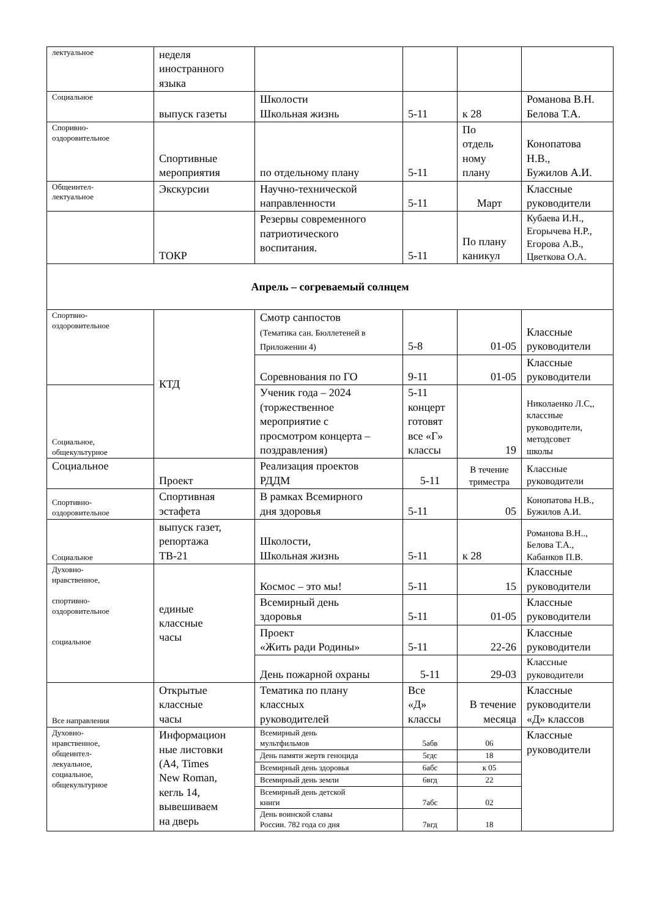| лектуальное | неделя иностранного языка | | | | |
| Социальное | выпуск газеты | Школости Школьная жизнь | 5-11 | к 28 | Романова В.Н. Белова Т.А. |
| Споривно- оздоровительное | Спортивные мероприятия | по отдельному плану | 5-11 | По отдель ному плану | Конопатова Н.В., Бужилов А.И. |
| Общеинтел- лектуальное | Экскурсии | Научно-технической направленности | 5-11 | Март | Классные руководители |
| | ТОКР | Резервы современного патриотического воспитания. | 5-11 | По плану каникул | Кубаева И.Н., Егорычева Н.Р., Егорова А.В., Цветкова О.А. |
| Апрель – согреваемый солнцем | | | | | |
| Спортвно- оздоровительное | КТД | Смотр санпостов (Тематика сан. Бюллетеней в Приложении 4) | 5-8 | 01-05 | Классные руководители |
| | | Соревнования по ГО | 9-11 | 01-05 | Классные руководители |
| Социальное, общекультурное | | Ученик года – 2024 (торжественное мероприятие с просмотром концерта – поздравления) | 5-11 концерт готовят все «Г» классы | 19 | Николаенко Л.С,, классные руководители, методсовет школы |
| Социальное | Проект | Реализация проектов РДДМ | 5-11 | В течение триместра | Классные руководители |
| Спортивно- оздоровительное | Спортивная эстафета | В рамках Всемирного дня здоровья | 5-11 | 05 | Конопатова Н.В., Бужилов А.И. |
| Социальное | выпуск газет, репортажа ТВ-21 | Школости, Школьная жизнь | 5-11 | к 28 | Романова В.Н.., Белова Т.А., Кабанков П.В. |
| Духовно- нравственное, спортивно- оздоровительное социальное | единые классные часы | Космос – это мы! | 5-11 | 15 | Классные руководители |
| | | Всемирный день здоровья | 5-11 | 01-05 | Классные руководители |
| | | Проект «Жить ради Родины» | 5-11 | 22-26 | Классные руководители |
| | | День пожарной охраны | 5-11 | 29-03 | Классные руководители |
| Все направления | Открытые классные часы | Тематика по плану классных руководителей | Все «Д» классы | В течение месяца | Классные руководители «Д» классов |
| Духовно- нравственное, общеинтел- лекуальное, социальное, общекультурное | Информацион ные листовки (А4, Times New Roman, кегль 14, вывешиваем на дверь | Всемирный день мультфильмов | 5абв | 06 | Классные руководители |
| | | День памяти жертв геноцида | 5гдс | 18 | |
| | | Всемирный день здоровья | 6абс | к 05 | |
| | | Всемирный день земли | 6вгд | 22 | |
| | | Всемирный день детской книги | 7абс | 02 | |
| | | День воинской славы России. 782 года со дня | 7вгд | 18 | |